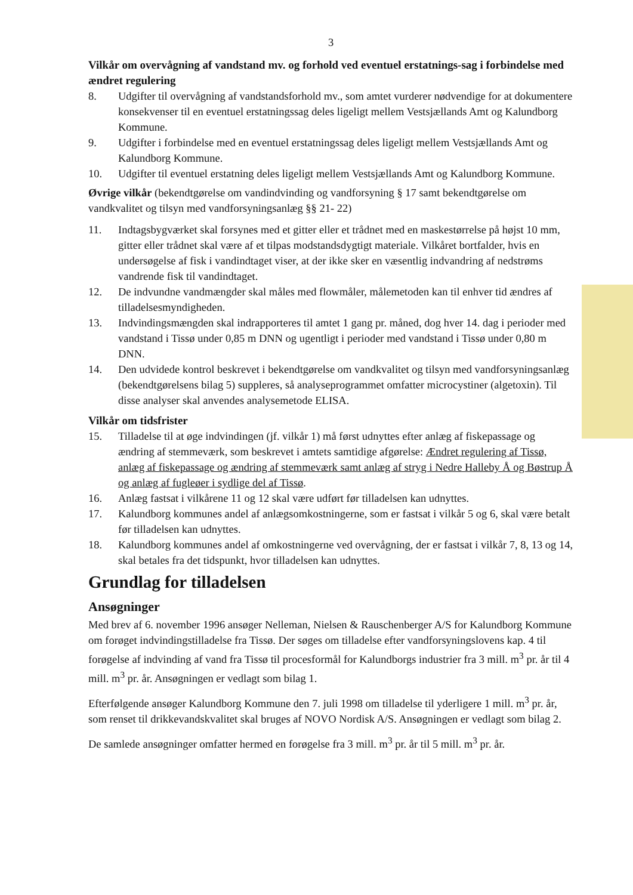3
Vilkår om overvågning af vandstand mv. og forhold ved eventuel erstatnings-sag i forbindelse med ændret regulering
8. Udgifter til overvågning af vandstandsforhold mv., som amtet vurderer nødvendige for at dokumentere konsekvenser til en eventuel erstatningssag deles ligeligt mellem Vestsjællands Amt og Kalundborg Kommune.
9. Udgifter i forbindelse med en eventuel erstatningssag deles ligeligt mellem Vestsjællands Amt og Kalundborg Kommune.
10. Udgifter til eventuel erstatning deles ligeligt mellem Vestsjællands Amt og Kalundborg Kommune.
Øvrige vilkår (bekendtgørelse om vandindvinding og vandforsyning § 17 samt bekendtgørelse om vandkvalitet og tilsyn med vandforsyningsanlæg §§ 21- 22)
11. Indtagsbygværket skal forsynes med et gitter eller et trådnet med en maskestørrelse på højst 10 mm, gitter eller trådnet skal være af et tilpas modstandsdygtigt materiale. Vilkåret bortfalder, hvis en undersøgelse af fisk i vandindtaget viser, at der ikke sker en væsentlig indvandring af nedstrøms vandrende fisk til vandindtaget.
12. De indvundne vandmængder skal måles med flowmåler, målemetoden kan til enhver tid ændres af tilladelsesmyndigheden.
13. Indvindingsmængden skal indrapporteres til amtet 1 gang pr. måned, dog hver 14. dag i perioder med vandstand i Tissø under 0,85 m DNN og ugentligt i perioder med vandstand i Tissø under 0,80 m DNN.
14. Den udvidede kontrol beskrevet i bekendtgørelse om vandkvalitet og tilsyn med vandforsyningsanlæg (bekendtgørelsens bilag 5) suppleres, så analyseprogrammet omfatter microcystiner (algetoxin). Til disse analyser skal anvendes analysemetode ELISA.
Vilkår om tidsfrister
15. Tilladelse til at øge indvindingen (jf. vilkår 1) må først udnyttes efter anlæg af fiskepassage og ændring af stemmeværk, som beskrevet i amtets samtidige afgørelse: Ændret regulering af Tissø, anlæg af fiskepassage og ændring af stemmeværk samt anlæg af stryg i Nedre Halleby Å og Bøstrup Å og anlæg af fugleøer i sydlige del af Tissø.
16. Anlæg fastsat i vilkårene 11 og 12 skal være udført før tilladelsen kan udnyttes.
17. Kalundborg kommunes andel af anlægsomkostningerne, som er fastsat i vilkår 5 og 6, skal være betalt før tilladelsen kan udnyttes.
18. Kalundborg kommunes andel af omkostningerne ved overvågning, der er fastsat i vilkår 7, 8, 13 og 14, skal betales fra det tidspunkt, hvor tilladelsen kan udnyttes.
Grundlag for tilladelsen
Ansøgninger
Med brev af 6. november 1996 ansøger Nelleman, Nielsen & Rauschenberger A/S for Kalundborg Kommune om forøget indvindingstilladelse fra Tissø. Der søges om tilladelse efter vandforsyningslovens kap. 4 til forøgelse af indvinding af vand fra Tissø til procesformål for Kalundborgs industrier fra 3 mill. m<sup>3</sup> pr. år til 4 mill. m<sup>3</sup> pr. år. Ansøgningen er vedlagt som bilag 1.
Efterfølgende ansøger Kalundborg Kommune den 7. juli 1998 om tilladelse til yderligere 1 mill. m<sup>3</sup> pr. år, som renset til drikkevandskvalitet skal bruges af NOVO Nordisk A/S. Ansøgningen er vedlagt som bilag 2.
De samlede ansøgninger omfatter hermed en forøgelse fra 3 mill. m<sup>3</sup> pr. år til 5 mill. m<sup>3</sup> pr. år.